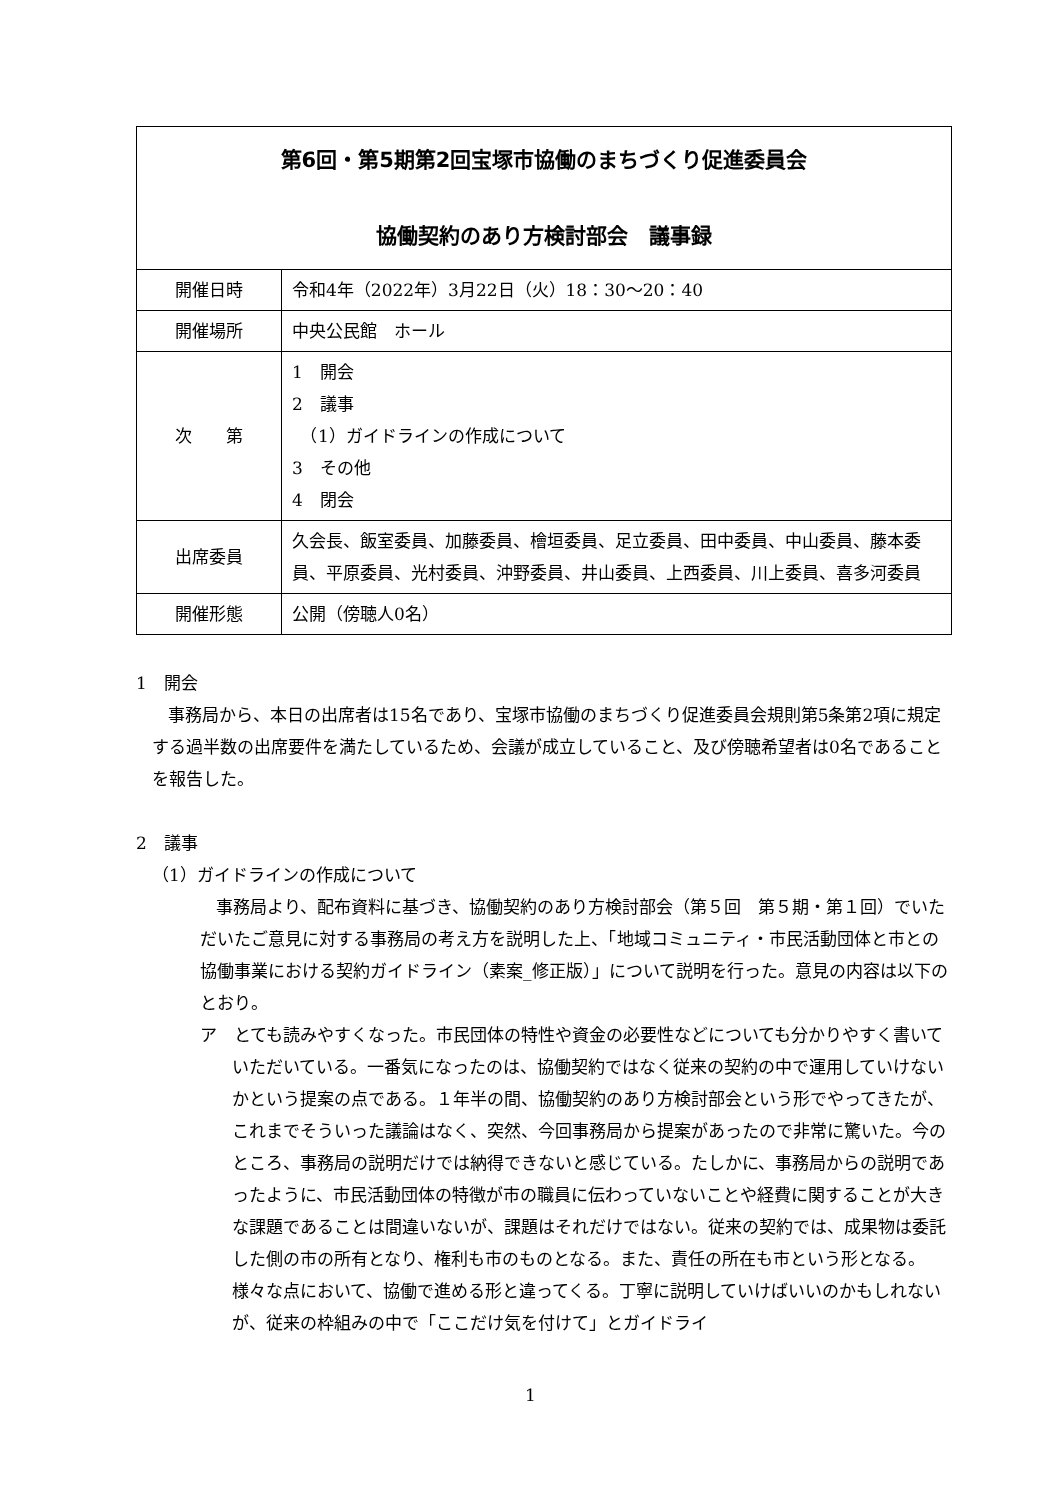| 第6回・第5期第2回宝塚市協働のまちづくり促進委員会 協働契約のあり方検討部会 議事録 | |
| --- | --- |
| 開催日時 | 令和4年（2022年）3月22日（火）18：30～20：40 |
| 開催場所 | 中央公民館 ホール |
| 次 第 | 1 開会 2 議事 （1）ガイドラインの作成について 3 その他 4 閉会 |
| 出席委員 | 久会長、飯室委員、加藤委員、檜垣委員、足立委員、田中委員、中山委員、藤本委員、平原委員、光村委員、沖野委員、井山委員、上西委員、川上委員、喜多河委員 |
| 開催形態 | 公開（傍聴人0名） |
1　開会
事務局から、本日の出席者は15名であり、宝塚市協働のまちづくり促進委員会規則第5条第2項に規定する過半数の出席要件を満たしているため、会議が成立していること、及び傍聴希望者は0名であることを報告した。
2　議事
（1）ガイドラインの作成について
事務局より、配布資料に基づき、協働契約のあり方検討部会（第５回　第５期・第１回）でいただいたご意見に対する事務局の考え方を説明した上、「地域コミュニティ・市民活動団体と市との協働事業における契約ガイドライン（素案_修正版）」について説明を行った。意見の内容は以下のとおり。
ア　とても読みやすくなった。市民団体の特性や資金の必要性などについても分かりやすく書いていただいている。一番気になったのは、協働契約ではなく従来の契約の中で運用していけないかという提案の点である。１年半の間、協働契約のあり方検討部会という形でやってきたが、これまでそういった議論はなく、突然、今回事務局から提案があったので非常に驚いた。今のところ、事務局の説明だけでは納得できないと感じている。たしかに、事務局からの説明であったように、市民活動団体の特徴が市の職員に伝わっていないことや経費に関することが大きな課題であることは間違いないが、課題はそれだけではない。従来の契約では、成果物は委託した側の市の所有となり、権利も市のものとなる。また、責任の所在も市という形となる。様々な点において、協働で進める形と違ってくる。丁寧に説明していけばいいのかもしれないが、従来の枠組みの中で「ここだけ気を付けて」とガイドライ
1